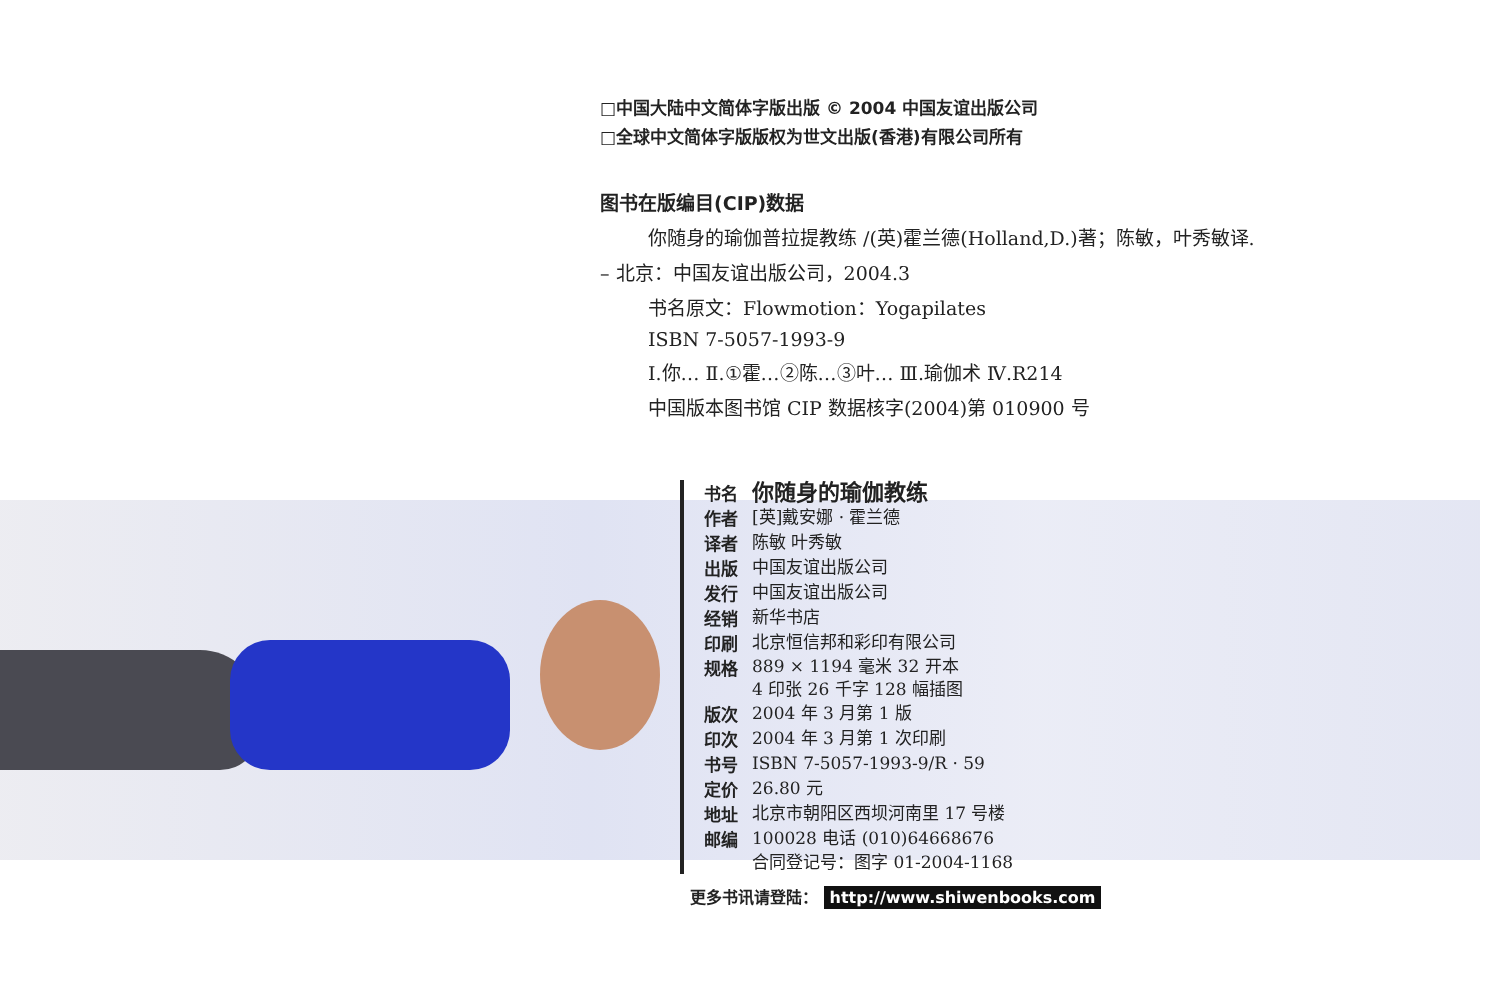□中国大陆中文简体字版出版 © 2004 中国友谊出版公司
□全球中文简体字版版权为世文出版(香港)有限公司所有
图书在版编目(CIP)数据
你随身的瑜伽普拉提教练 /(英)霍兰德(Holland,D.)著；陈敏，叶秀敏译.
– 北京：中国友谊出版公司，2004.3
书名原文：Flowmotion：Yogapilates
ISBN 7-5057-1993-9
Ⅰ.你… Ⅱ.①霍…②陈…③叶… Ⅲ.瑜伽术 Ⅳ.R214
中国版本图书馆 CIP 数据核字(2004)第 010900 号
| 书名 | 你随身的瑜伽教练 |
| 作者 | [英]戴安娜 · 霍兰德 |
| 译者 | 陈敏 叶秀敏 |
| 出版 | 中国友谊出版公司 |
| 发行 | 中国友谊出版公司 |
| 经销 | 新华书店 |
| 印刷 | 北京恒信邦和彩印有限公司 |
| 规格 | 889 × 1194 毫米 32 开本 4 印张 26 千字 128 幅插图 |
| 版次 | 2004 年 3 月第 1 版 |
| 印次 | 2004 年 3 月第 1 次印刷 |
| 书号 | ISBN 7-5057-1993-9/R · 59 |
| 定价 | 26.80 元 |
| 地址 | 北京市朝阳区西坝河南里 17 号楼 |
| 邮编 | 100028 电话 (010)64668676 |
| | 合同登记号：图字 01-2004-1168 |
更多书讯请登陆： http://www.shiwenbooks.com